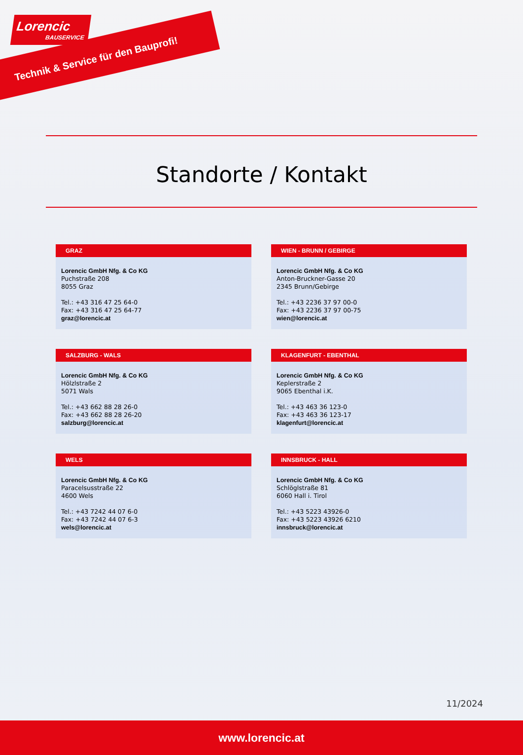Lorencic
BAUSERVICE
Technik & Service für den Bauprofi!
Standorte / Kontakt
GRAZ
Lorencic GmbH Nfg. & Co KG
Puchstraße 208
8055 Graz
Tel.: +43 316 47 25 64-0
Fax: +43 316 47 25 64-77
graz@lorencic.at
WIEN - BRUNN / GEBIRGE
Lorencic GmbH Nfg. & Co KG
Anton-Bruckner-Gasse 20
2345 Brunn/Gebirge
Tel.: +43 2236 37 97 00-0
Fax: +43 2236 37 97 00-75
wien@lorencic.at
SALZBURG - WALS
Lorencic GmbH Nfg. & Co KG
Hölzlstraße 2
5071 Wals
Tel.: +43 662 88 28 26-0
Fax: +43 662 88 28 26-20
salzburg@lorencic.at
KLAGENFURT - EBENTHAL
Lorencic GmbH Nfg. & Co KG
Keplerstraße 2
9065 Ebenthal i.K.
Tel.: +43 463 36 123-0
Fax: +43 463 36 123-17
klagenfurt@lorencic.at
WELS
Lorencic GmbH Nfg. & Co KG
Paracelsusstraße 22
4600 Wels
Tel.: +43 7242 44 07 6-0
Fax: +43 7242 44 07 6-3
wels@lorencic.at
INNSBRUCK - HALL
Lorencic GmbH Nfg. & Co KG
Schlöglstraße 81
6060 Hall i. Tirol
Tel.: +43 5223 43926-0
Fax: +43 5223 43926 6210
innsbruck@lorencic.at
11/2024
www.lorencic.at